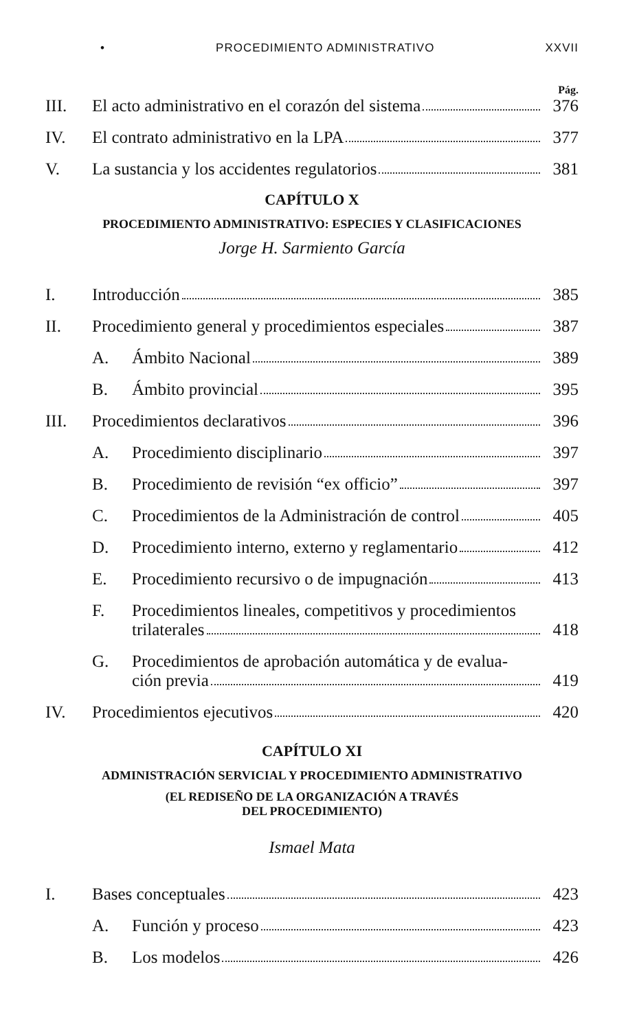• PROCEDIMIENTO ADMINISTRATIVO XXVII
Pág.
III. El acto administrativo en el corazón del sistema 376
IV. El contrato administrativo en la LPA 377
V. La sustancia y los accidentes regulatorios 381
CAPÍTULO X
PROCEDIMIENTO ADMINISTRATIVO: ESPECIES Y CLASIFICACIONES
Jorge H. Sarmiento García
I. Introducción 385
II. Procedimiento general y procedimientos especiales 387
A. Ámbito Nacional 389
B. Ámbito provincial 395
III. Procedimientos declarativos 396
A. Procedimiento disciplinario 397
B. Procedimiento de revisión “ex officio” 397
C. Procedimientos de la Administración de control 405
D. Procedimiento interno, externo y reglamentario 412
E. Procedimiento recursivo o de impugnación 413
F. Procedimientos lineales, competitivos y procedimientos
trilaterales 418
G. Procedimientos de aprobación automática y de evalua-
ción previa 419
IV. Procedimientos ejecutivos 420
CAPÍTULO XI
ADMINISTRACIÓN SERVICIAL Y PROCEDIMIENTO ADMINISTRATIVO
(EL REDISEÑO DE LA ORGANIZACIÓN A TRAVÉS
DEL PROCEDIMIENTO)
Ismael Mata
I. Bases conceptuales 423
A. Función y proceso 423
B. Los modelos 426